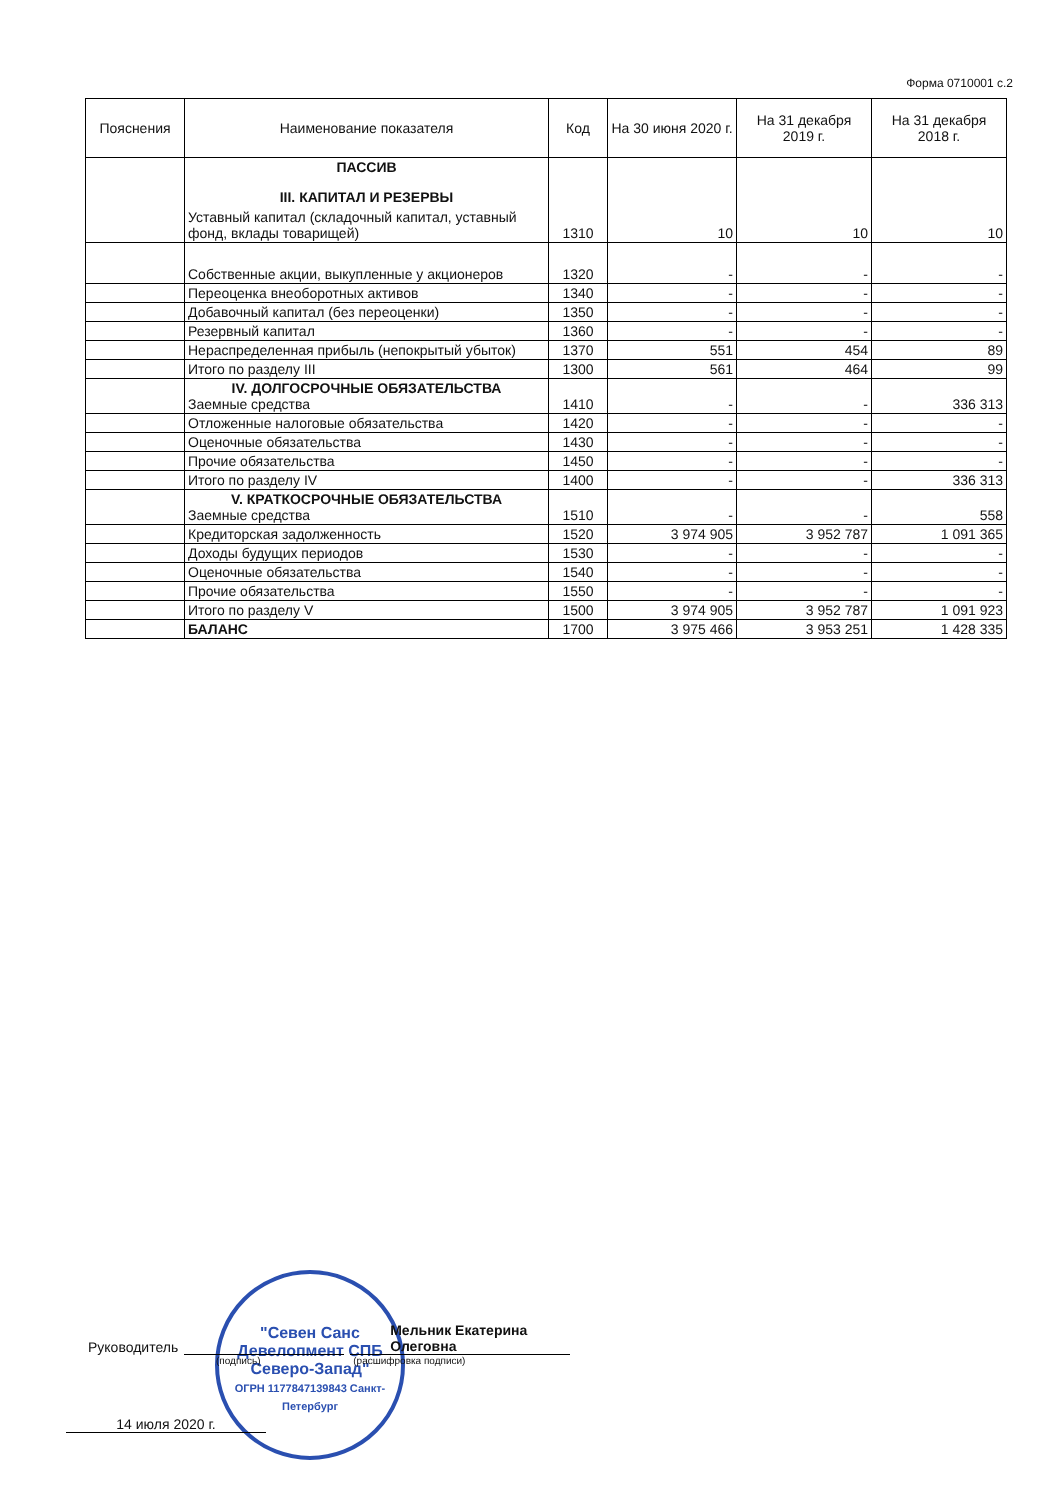Форма 0710001 с.2
| Пояснения | Наименование показателя | Код | На 30 июня 2020 г. | На 31 декабря 2019 г. | На 31 декабря 2018 г. |
| --- | --- | --- | --- | --- | --- |
| | ПАССИВ III. КАПИТАЛ И РЕЗЕРВЫ Уставный капитал (складочный капитал, уставный фонд, вклады товарищей) | 1310 | 10 | 10 | 10 |
| | Собственные акции, выкупленные у акционеров | 1320 | - | - | - |
| | Переоценка внеоборотных активов | 1340 | - | - | - |
| | Добавочный капитал (без переоценки) | 1350 | - | - | - |
| | Резервный капитал | 1360 | - | - | - |
| | Нераспределенная прибыль (непокрытый убыток) | 1370 | 551 | 454 | 89 |
| | Итого по разделу III | 1300 | 561 | 464 | 99 |
| | IV. ДОЛГОСРОЧНЫЕ ОБЯЗАТЕЛЬСТВА Заемные средства | 1410 | - | - | 336 313 |
| | Отложенные налоговые обязательства | 1420 | - | - | - |
| | Оценочные обязательства | 1430 | - | - | - |
| | Прочие обязательства | 1450 | - | - | - |
| | Итого по разделу IV | 1400 | - | - | 336 313 |
| | V. КРАТКОСРОЧНЫЕ ОБЯЗАТЕЛЬСТВА Заемные средства | 1510 | - | - | 558 |
| | Кредиторская задолженность | 1520 | 3 974 905 | 3 952 787 | 1 091 365 |
| | Доходы будущих периодов | 1530 | - | - | - |
| | Оценочные обязательства | 1540 | - | - | - |
| | Прочие обязательства | 1550 | - | - | - |
| | Итого по разделу V | 1500 | 3 974 905 | 3 952 787 | 1 091 923 |
| | БАЛАНС | 1700 | 3 975 466 | 3 953 251 | 1 428 335 |
"Севен Санс Девелопмент СПБ Северо-Запад"
ОГРН 1177847139843 Санкт-Петербург
Руководитель Мельник Екатерина Олеговна
(подпись) (расшифровка подписи)
14 июля 2020 г.